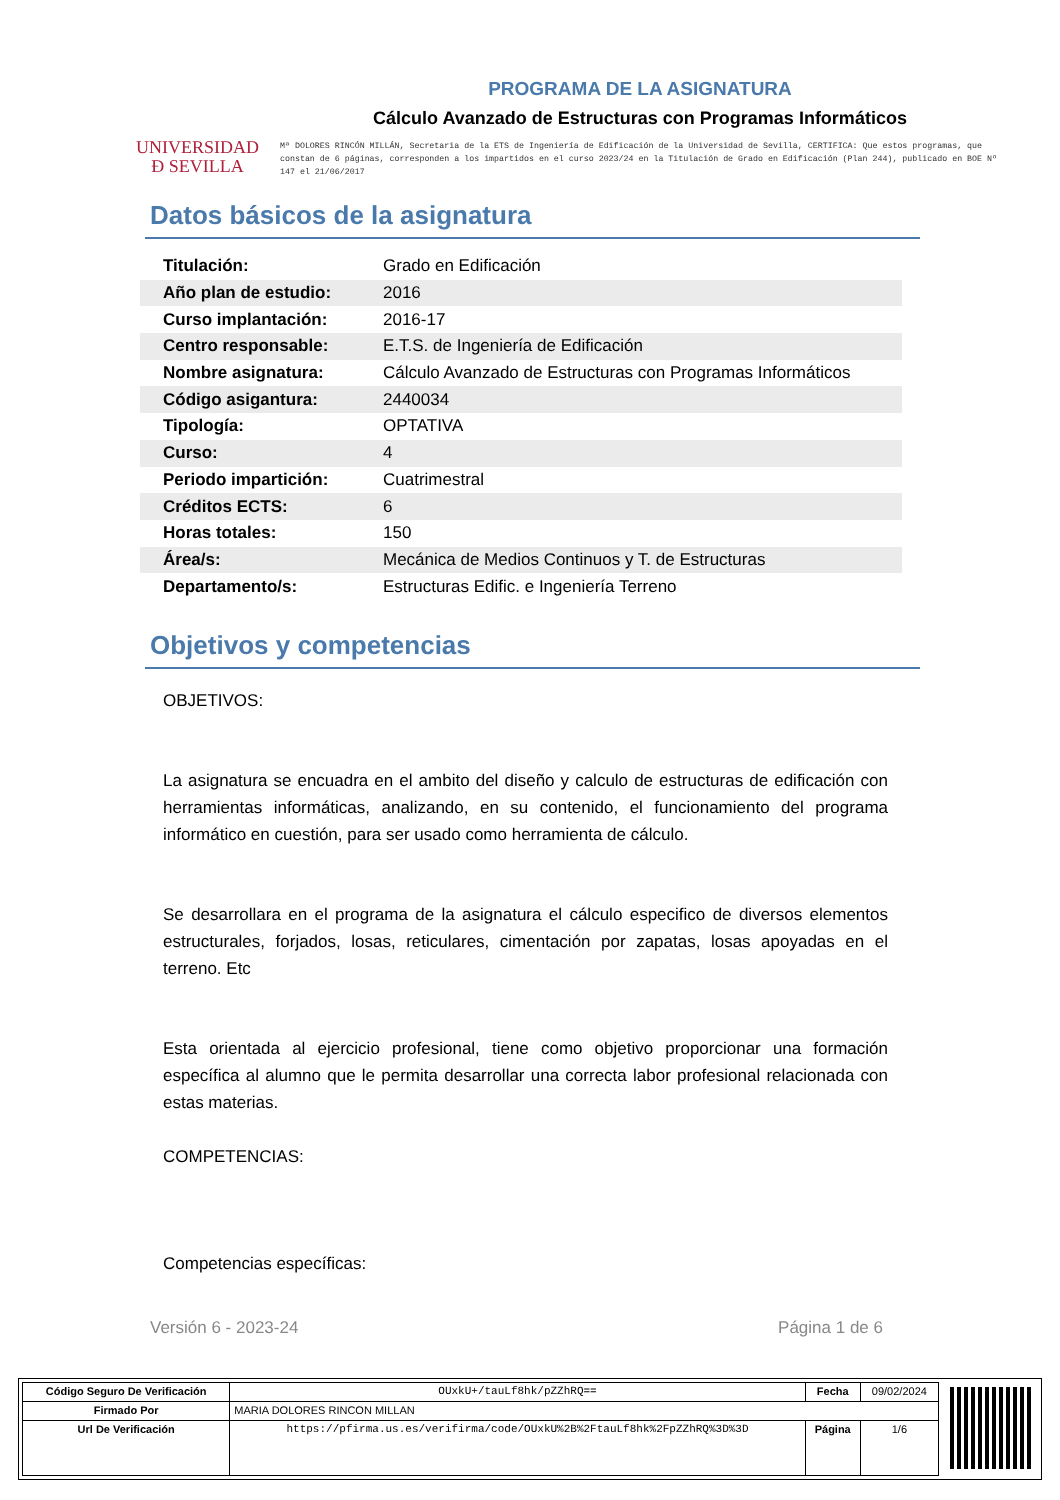UNIVERSIDAD
Ð SEVILLA
PROGRAMA DE LA ASIGNATURA
Cálculo Avanzado de Estructuras con Programas Informáticos
Mª DOLORES RINCÓN MILLÁN, Secretaria de la ETS de Ingeniería de Edificación de la Universidad de Sevilla, CERTIFICA: Que estos programas, que constan de 6 páginas, corresponden a los impartidos en el curso 2023/24 en la Titulación de Grado en Edificación (Plan 244), publicado en BOE Nº 147 el 21/06/2017
Datos básicos de la asignatura
| Titulación: | Grado en Edificación |
| Año plan de estudio: | 2016 |
| Curso implantación: | 2016-17 |
| Centro responsable: | E.T.S. de Ingeniería de Edificación |
| Nombre asignatura: | Cálculo Avanzado de Estructuras con Programas Informáticos |
| Código asigantura: | 2440034 |
| Tipología: | OPTATIVA |
| Curso: | 4 |
| Periodo impartición: | Cuatrimestral |
| Créditos ECTS: | 6 |
| Horas totales: | 150 |
| Área/s: | Mecánica de Medios Continuos y T. de Estructuras |
| Departamento/s: | Estructuras Edific. e Ingeniería Terreno |
Objetivos y competencias
OBJETIVOS:
La asignatura se encuadra en el ambito del diseño y calculo de estructuras de edificación con herramientas informáticas, analizando, en su contenido, el funcionamiento del programa informático en cuestión, para ser usado como herramienta de cálculo.
Se desarrollara en el programa de la asignatura el cálculo especifico de diversos elementos estructurales, forjados, losas, reticulares, cimentación por zapatas, losas apoyadas en el terreno. Etc
Esta orientada al ejercicio profesional, tiene como objetivo proporcionar una formación específica al alumno que le permita desarrollar una correcta labor profesional relacionada con estas materias.
COMPETENCIAS:
Competencias específicas:
Versión 6 - 2023-24 Página 1 de 6
| Código Seguro De Verificación | OUxkU+/tauLf8hk/pZZhRQ== | Fecha | 09/02/2024 |
| Firmado Por | MARIA DOLORES RINCON MILLAN | | |
| Url De Verificación | https://pfirma.us.es/verifirma/code/OUxkU%2B%2FtauLf8hk%2FpZZhRQ%3D%3D | Página | 1/6 |